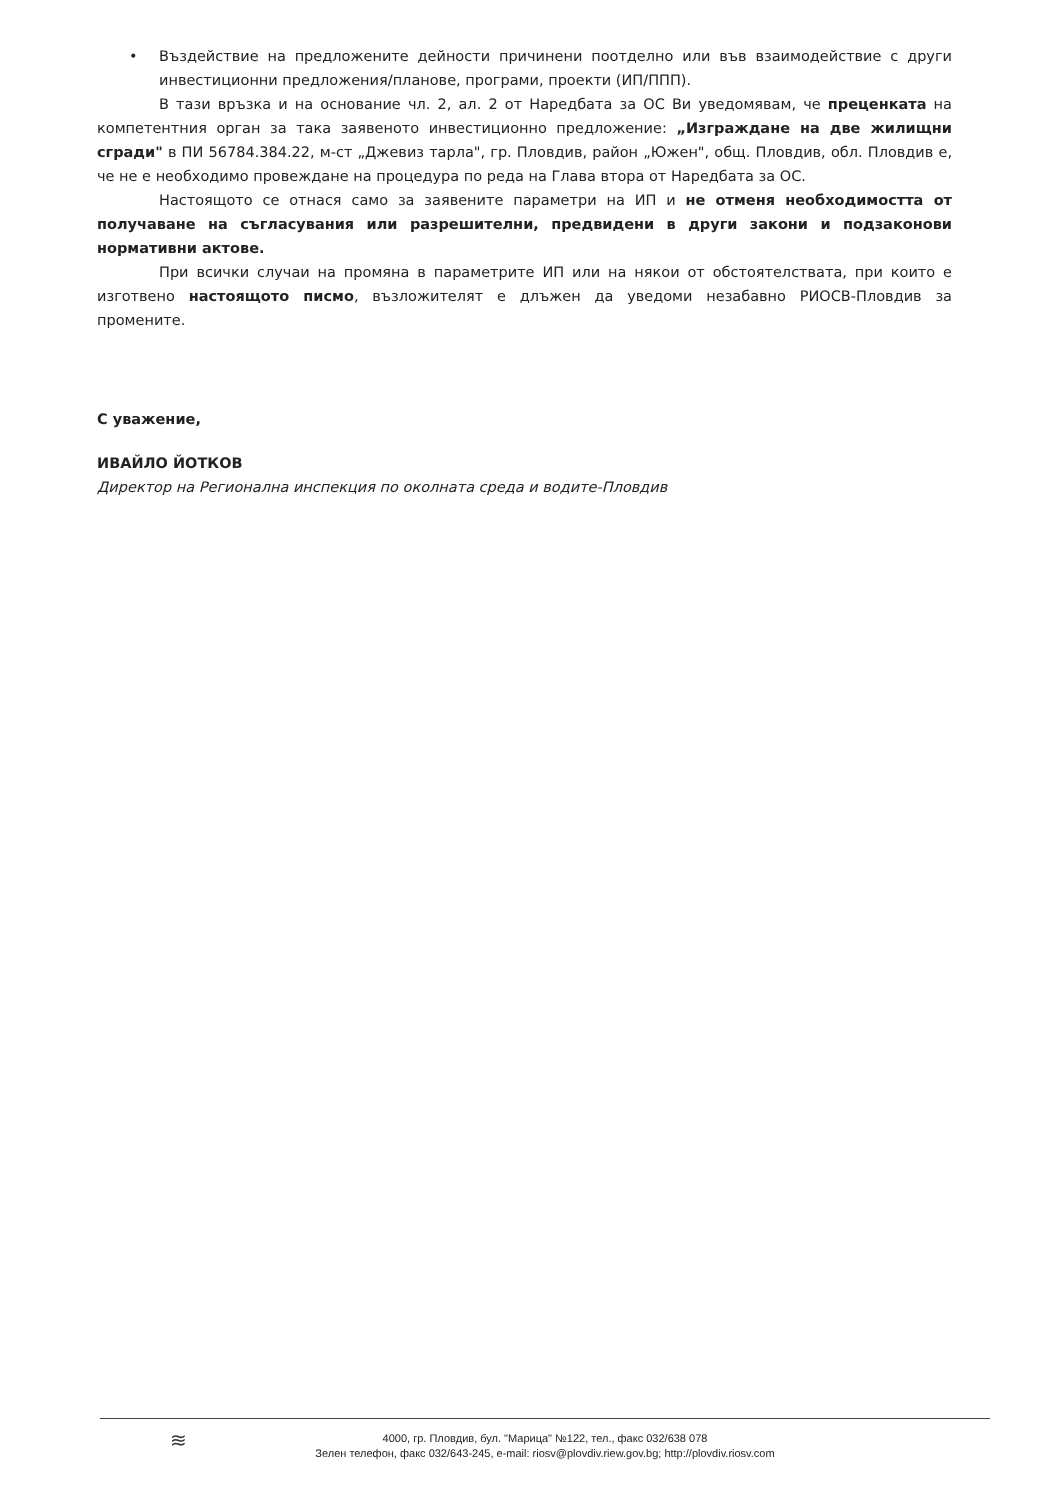• Въздействие на предложените дейности причинени поотделно или във взаимодействие с други инвестиционни предложения/планове, програми, проекти (ИП/ППП).
В тази връзка и на основание чл. 2, ал. 2 от Наредбата за ОС Ви уведомявам, че преценката на компетентния орган за така заявеното инвестиционно предложение: „Изграждане на две жилищни сгради" в ПИ 56784.384.22, м-ст „Джевиз тарла", гр. Пловдив, район „Южен", общ. Пловдив, обл. Пловдив е, че не е необходимо провеждане на процедура по реда на Глава втора от Наредбата за ОС.
Настоящото се отнася само за заявените параметри на ИП и не отменя необходимостта от получаване на съгласувания или разрешителни, предвидени в други закони и подзаконови нормативни актове.
При всички случаи на промяна в параметрите ИП или на някои от обстоятелствата, при които е изготвено настоящото писмо, възложителят е длъжен да уведоми незабавно РИОСВ-Пловдив за промените.
С уважение,
ИВАЙЛО ЙОТКОВ
Директор на Регионална инспекция по околната среда и водите-Пловдив
≋ 4000, гр. Пловдив, бул. "Марица" №122, тел., факс 032/638 078
Зелен телефон, факс 032/643-245, e-mail: riosv@plovdiv.riew.gov.bg; http://plovdiv.riosv.com